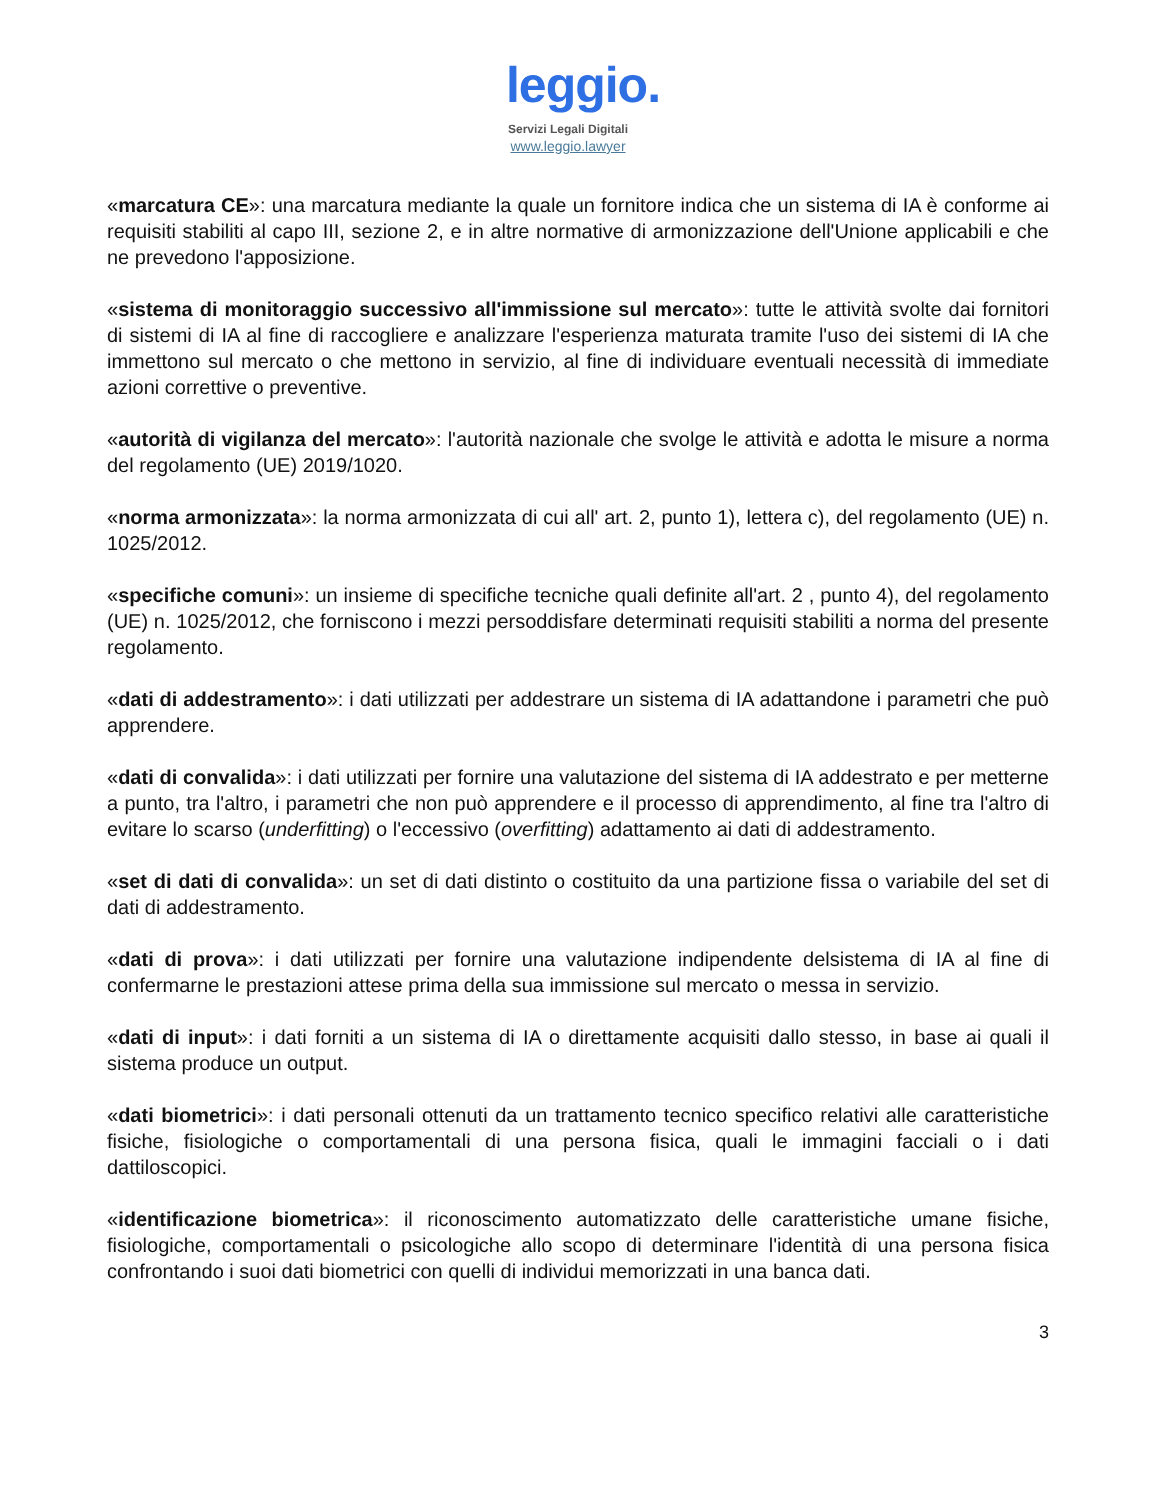leggio.
Servizi Legali Digitali
www.leggio.lawyer
«marcatura CE»: una marcatura mediante la quale un fornitore indica che un sistema di IA è conforme ai requisiti stabiliti al capo III, sezione 2, e in altre normative di armonizzazione dell'Unione applicabili e che ne prevedono l'apposizione.
«sistema di monitoraggio successivo all'immissione sul mercato»: tutte le attività svolte dai fornitori di sistemi di IA al fine di raccogliere e analizzare l'esperienza maturata tramite l'uso dei sistemi di IA che immettono sul mercato o che mettono in servizio, al fine di individuare eventuali necessità di immediate azioni correttive o preventive.
«autorità di vigilanza del mercato»: l'autorità nazionale che svolge le attività e adotta le misure a norma del regolamento (UE) 2019/1020.
«norma armonizzata»: la norma armonizzata di cui all' art. 2, punto 1), lettera c), del regolamento (UE) n. 1025/2012.
«specifiche comuni»: un insieme di specifiche tecniche quali definite all'art. 2 , punto 4), del regolamento (UE) n. 1025/2012, che forniscono i mezzi persoddisfare determinati requisiti stabiliti a norma del presente regolamento.
«dati di addestramento»: i dati utilizzati per addestrare un sistema di IA adattandone i parametri che può apprendere.
«dati di convalida»: i dati utilizzati per fornire una valutazione del sistema di IA addestrato e per metterne a punto, tra l'altro, i parametri che non può apprendere e il processo di apprendimento, al fine tra l'altro di evitare lo scarso (underfitting) o l'eccessivo (overfitting) adattamento ai dati di addestramento.
«set di dati di convalida»: un set di dati distinto o costituito da una partizione fissa o variabile del set di dati di addestramento.
«dati di prova»: i dati utilizzati per fornire una valutazione indipendente delsistema di IA al fine di confermarne le prestazioni attese prima della sua immissione sul mercato o messa in servizio.
«dati di input»: i dati forniti a un sistema di IA o direttamente acquisiti dallo stesso, in base ai quali il sistema produce un output.
«dati biometrici»: i dati personali ottenuti da un trattamento tecnico specifico relativi alle caratteristiche fisiche, fisiologiche o comportamentali di una persona fisica, quali le immagini facciali o i dati dattiloscopici.
«identificazione biometrica»: il riconoscimento automatizzato delle caratteristiche umane fisiche, fisiologiche, comportamentali o psicologiche allo scopo di determinare l'identità di una persona fisica confrontando i suoi dati biometrici con quelli di individui memorizzati in una banca dati.
3